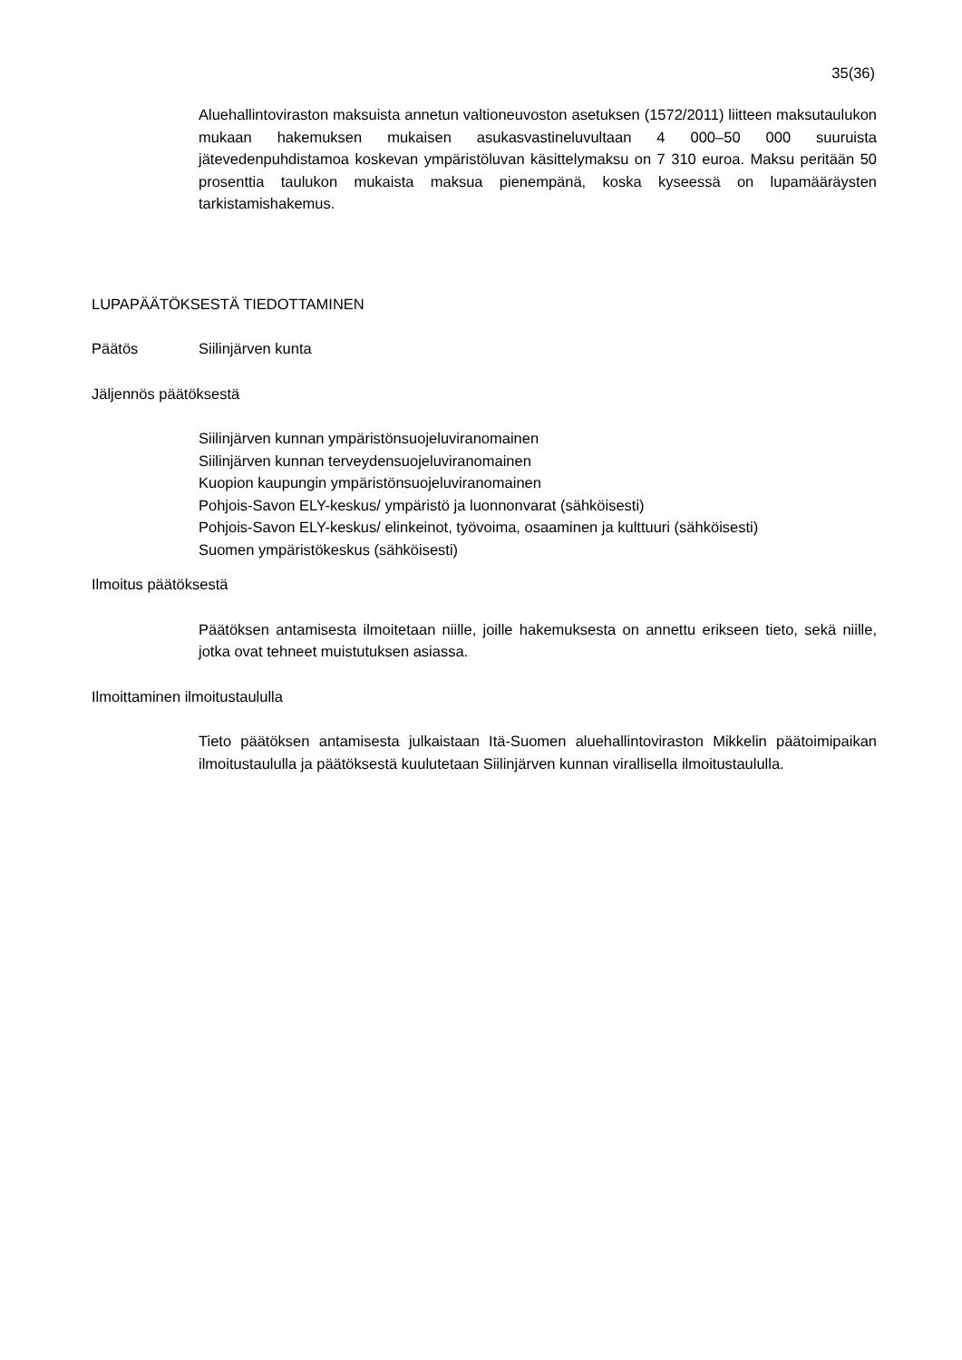35(36)
Aluehallintoviraston maksuista annetun valtioneuvoston asetuksen (1572/2011) liitteen maksutaulukon mukaan hakemuksen mukaisen asukasvastineluvultaan 4 000–50 000 suuruista jätevedenpuhdistamoa koskevan ympäristöluvan käsittelymaksu on 7 310 euroa. Maksu peritään 50 prosenttia taulukon mukaista maksua pienempänä, koska kyseessä on lupamääräysten tarkistamishakemus.
LUPAPÄÄTÖKSESTÄ TIEDOTTAMINEN
Päätös Siilinjärven kunta
Jäljennös päätöksestä
Siilinjärven kunnan ympäristönsuojeluviranomainen
Siilinjärven kunnan terveydensuojeluviranomainen
Kuopion kaupungin ympäristönsuojeluviranomainen
Pohjois-Savon ELY-keskus/ ympäristö ja luonnonvarat (sähköisesti)
Pohjois-Savon ELY-keskus/ elinkeinot, työvoima, osaaminen ja kulttuuri (sähköisesti)
Suomen ympäristökeskus (sähköisesti)
Ilmoitus päätöksestä
Päätöksen antamisesta ilmoitetaan niille, joille hakemuksesta on annettu erikseen tieto, sekä niille, jotka ovat tehneet muistutuksen asiassa.
Ilmoittaminen ilmoitustaululla
Tieto päätöksen antamisesta julkaistaan Itä-Suomen aluehallintoviraston Mikkelin päätoimipaikan ilmoitustaululla ja päätöksestä kuulutetaan Siilinjärven kunnan virallisella ilmoitustaululla.